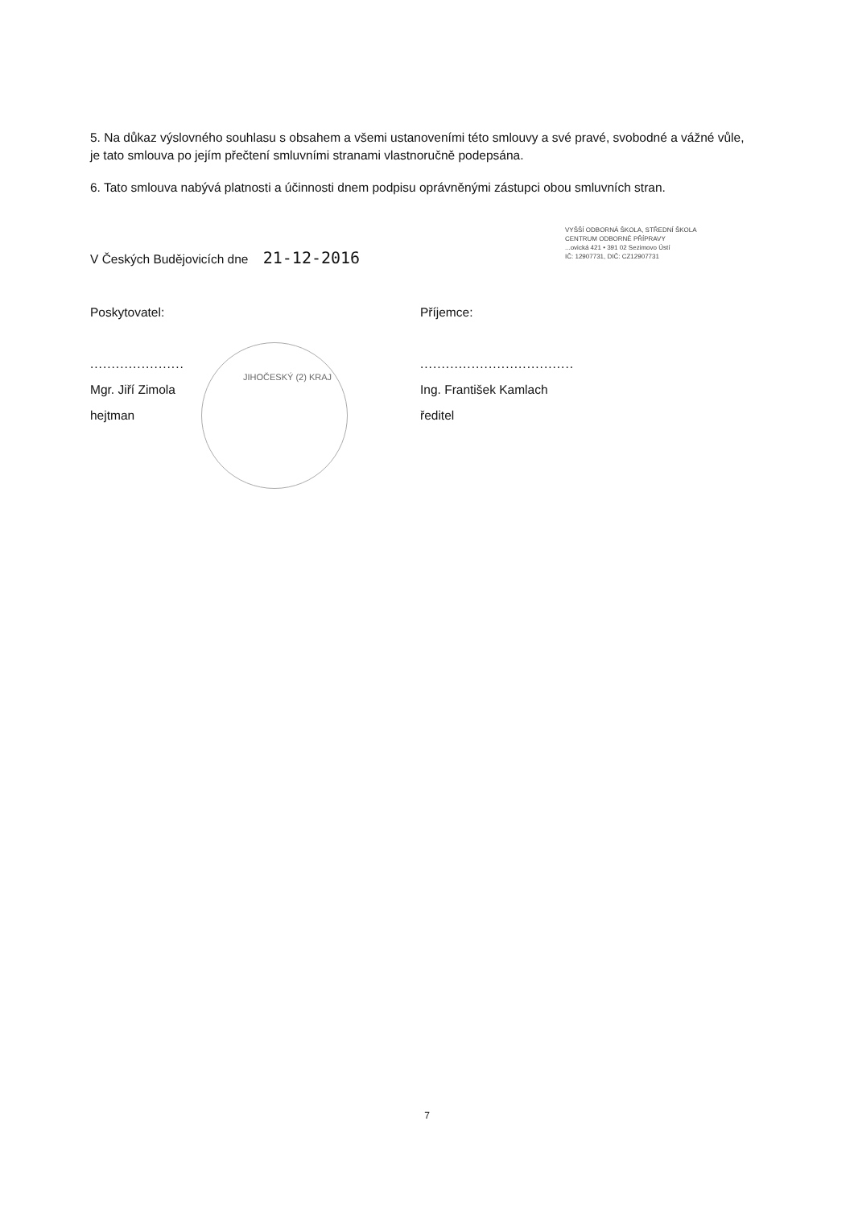5. Na důkaz výslovného souhlasu s obsahem a všemi ustanoveními této smlouvy a své pravé, svobodné a vážné vůle, je tato smlouva po jejím přečtení smluvními stranami vlastnoručně podepsána.
6. Tato smlouva nabývá platnosti a účinnosti dnem podpisu oprávněnými zástupci obou smluvních stran.
V Českých Budějovicích dne 21-12-2016
VYŠŠÍ ODBORNÁ ŠKOLA, STŘEDNÍ ŠKOLA
CENTRUM ODBORNÉ PŘÍPRAVY
...ovická 421 • 391 02 Sezimovo Ústí
IČ: 12907731, DIČ: CZ12907731
Poskytovatel:
......................
Mgr. Jiří Zimola
hejtman
Příjemce:
....................................
Ing. František Kamlach
ředitel
JIHOČESKÝ (2) KRAJ
7